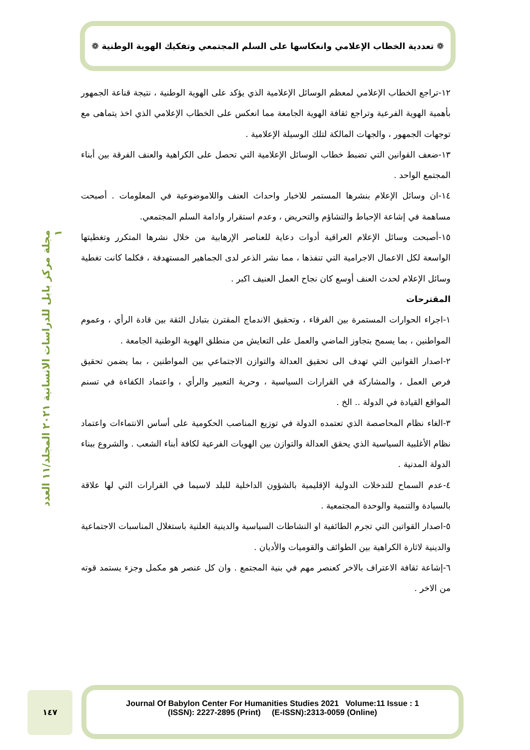❁ تعددية الخطاب الإعلامي وانعكاسها على السلم المجتمعي وتفكيك الهوية الوطنية ❁
مجلة مركز بابل للدراسات الانسانية ٢٠٢١ المجلد/١١ العدد ١
١٢-تراجع الخطاب الإعلامي لمعظم الوسائل الإعلامية الذي يؤكد على الهوية الوطنية ، نتيجة قناعة الجمهور بأهمية الهوية الفرعية وتراجع ثقافة الهوية الجامعة مما انعكس على الخطاب الإعلامي الذي اخذ يتماهى مع توجهات الجمهور ، والجهات المالكة لتلك الوسيلة الإعلامية .
١٣-ضعف القوانين التي تضبط خطاب الوسائل الإعلامية التي تحصل على الكراهية والعنف الفرقة بين أبناء المجتمع الواحد .
١٤-ان وسائل الإعلام بنشرها المستمر للاخبار واحداث العنف واللاموضوعية في المعلومات . أصبحت مساهمة في إشاعة الإحباط والتشاؤم والتحريض ، وعدم استقرار وادامة السلم المجتمعي.
١٥-أصبحت وسائل الإعلام العراقية أدوات دعاية للعناصر الإرهابية من خلال نشرها المتكرر وتغطيتها الواسعة لكل الاعمال الاجرامية التي تنفذها ، مما نشر الذعر لدى الجماهير المستهدفة ، فكلما كانت تغطية وسائل الإعلام لحدث العنف أوسع كان نجاح العمل العنيف اكبر .
المقترحات
١-اجراء الحوارات المستمرة بين الفرقاء ، وتحقيق الاندماج المقترن بتبادل الثقة بين قادة الرأي ، وعموم المواطنين ، بما يسمح بتجاوز الماضي والعمل على التعايش من منطلق الهوية الوطنية الجامعة .
٢-اصدار القوانين التي تهدف الى تحقيق العدالة والتوازن الاجتماعي بين المواطنين ، بما يضمن تحقيق فرص العمل ، والمشاركة في القرارات السياسية ، وحرية التعبير والرأي ، واعتماد الكفاءة في تسنم المواقع القيادة في الدولة .. الخ .
٣-الغاء نظام المحاصصة الذي تعتمده الدولة في توزيع المناصب الحكومية على أساس الانتماءات واعتماد نظام الأغلبية السياسية الذي يحقق العدالة والتوازن بين الهويات الفرعية لكافة أبناء الشعب . والشروع ببناء الدولة المدنية .
٤-عدم السماح للتدخلات الدولية الإقليمية بالشؤون الداخلية للبلد لاسيما في القرارات التي لها علاقة بالسيادة والتنمية والوحدة المجتمعية .
٥-اصدار القواتين التي تجرم الطائفية او النشاطات السياسية والدينية العلنية باستغلال المناسبات الاجتماعية والدينية لاثارة الكراهية بين الطوائف والقوميات والأديان .
٦-إشاعة ثقافة الاعتراف بالاخر كعنصر مهم في بنية المجتمع . وان كل عنصر هو مكمل وجزء يستمد قوته من الاخر .
١٤٧
Journal Of Babylon Center For Humanities Studies 2021 Volume:11 Issue : 1
(ISSN): 2227-2895 (Print) (E-ISSN):2313-0059 (Online)